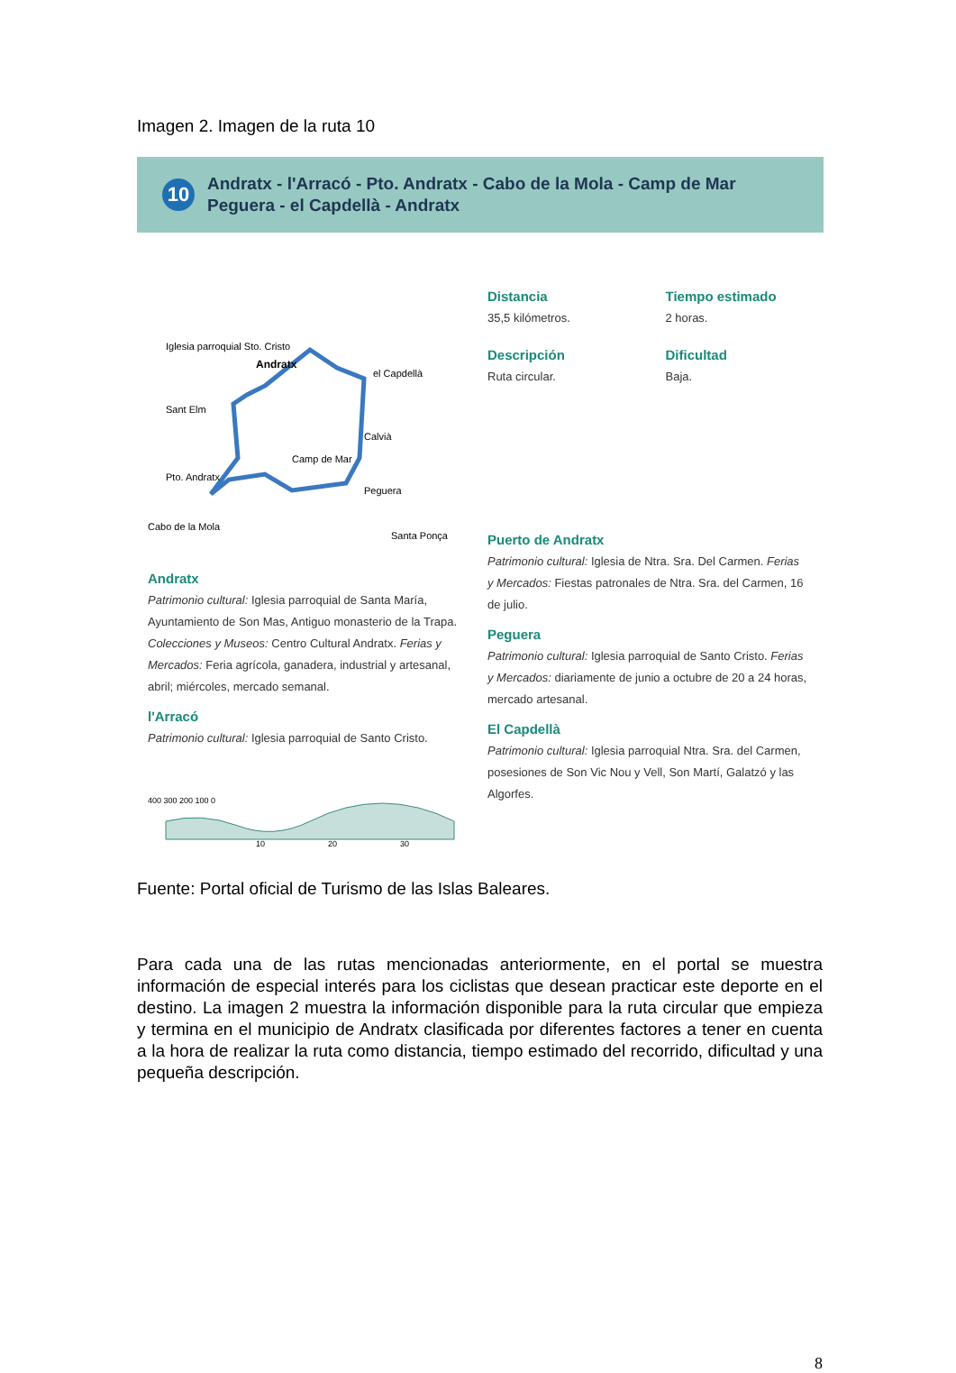Imagen 2. Imagen de la ruta 10
10
Andratx - l'Arracó - Pto. Andratx - Cabo de la Mola - Camp de Mar
Peguera - el Capdellà - Andratx
Iglesia parroquial Sto. Cristo
Andratx
el Capdellà
Sant Elm
Calvià
Camp de Mar
Pto. Andratx
Peguera
Cabo de la Mola
Santa Ponça
Andratx
Patrimonio cultural: Iglesia parroquial de Santa María, Ayuntamiento de Son Mas, Antiguo monasterio de la Trapa. Colecciones y Museos: Centro Cultural Andratx. Ferias y Mercados: Feria agrícola, ganadera, industrial y artesanal, abril; miércoles, mercado semanal.
l'Arracó
Patrimonio cultural: Iglesia parroquial de Santo Cristo.
400 300 200 100 0
10
20
30
Distancia
35,5 kilómetros.
Tiempo estimado
2 horas.
Descripción
Ruta circular.
Dificultad
Baja.
Puerto de Andratx
Patrimonio cultural: Iglesia de Ntra. Sra. Del Carmen. Ferias y Mercados: Fiestas patronales de Ntra. Sra. del Carmen, 16 de julio.
Peguera
Patrimonio cultural: Iglesia parroquial de Santo Cristo. Ferias y Mercados: diariamente de junio a octubre de 20 a 24 horas, mercado artesanal.
El Capdellà
Patrimonio cultural: Iglesia parroquial Ntra. Sra. del Carmen, posesiones de Son Vic Nou y Vell, Son Martí, Galatzó y las Algorfes.
Fuente: Portal oficial de Turismo de las Islas Baleares.
Para cada una de las rutas mencionadas anteriormente, en el portal se muestra información de especial interés para los ciclistas que desean practicar este deporte en el destino. La imagen 2 muestra la información disponible para la ruta circular que empieza y termina en el municipio de Andratx clasificada por diferentes factores a tener en cuenta a la hora de realizar la ruta como distancia, tiempo estimado del recorrido, dificultad y una pequeña descripción.
8